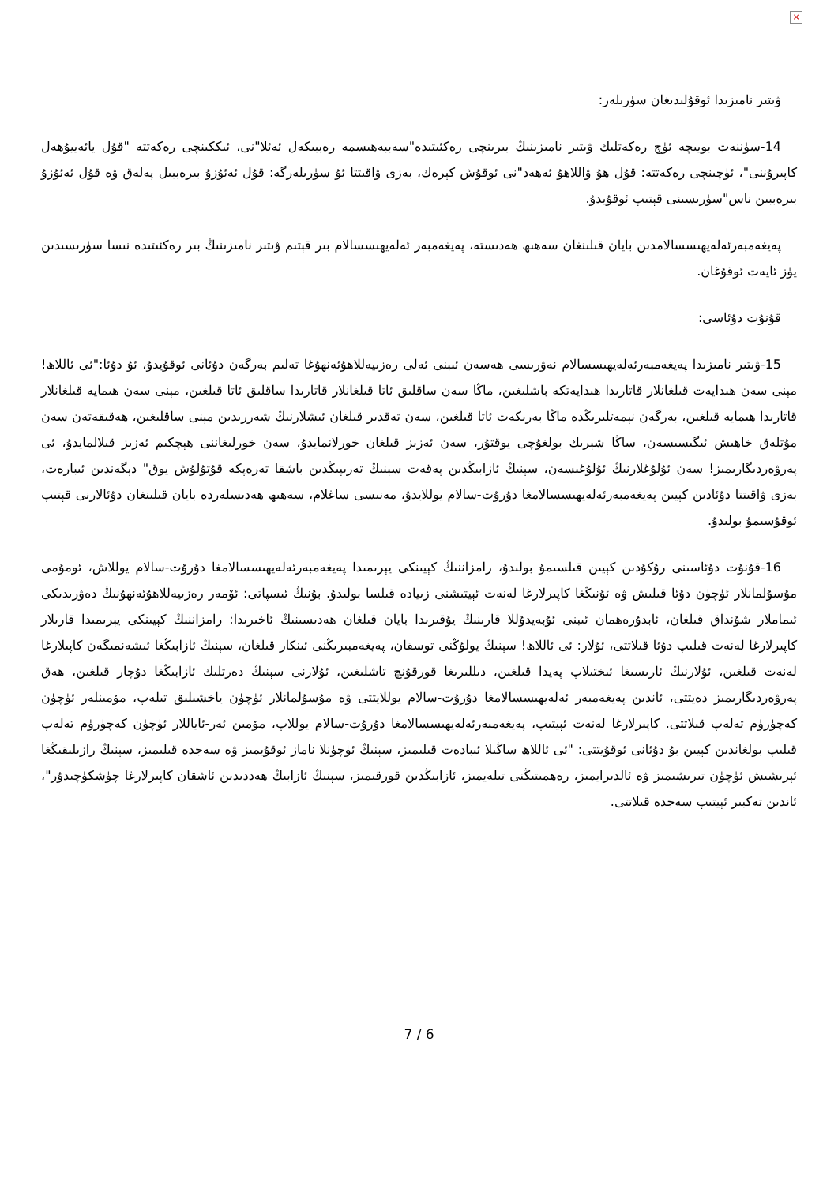×
ۋىتىر نامىزىدا ئوقۇلىدىغان سۈرىلەر:
14-سۈننەت بويىچە ئۈچ رەكەتلىك ۋىتىر نامىزىنىڭ بىرىنچى رەكئىتىدە"سەببەھىسمە رەببىكەل ئەئلا"نى، ئىككىنچى رەكەتتە "قۇل يائەييۇھەل كاپىرۇننى"، ئۈچىنچى رەكەتتە: قۇل ھۇ ۋاللاھۇ ئەھەد"نى ئوقۇش كېرەك، بەزى ۋاقىتتا ئۇ سۈرىلەرگە: قۇل ئەئۇزۇ بىرەببىل پەلەق ۋە قۇل ئەئۇزۇ بىرەببىن ناس"سۈرىسىنى قېتىپ ئوقۇيدۇ.
پەيغەمبەرئەلەيھىسسالامدىن بايان قىلىنغان سەھىھ ھەدىستە، پەيغەمبەر ئەلەيھىسسالام بىر قېتىم ۋىتىر نامىزىنىڭ بىر رەكئىتىدە نىسا سۈرىسىدىن يۈز ئايەت ئوقۇغان.
قۇنۇت دۇئاسى:
15-ۋىتىر نامىزىدا پەيغەمبەرئەلەيھىسسالام نەۋرىسى ھەسەن ئىبنى ئەلى رەزىيەللاھۇئەنھۇغا تەلىم بەرگەن دۇئانى ئوقۇيدۇ، ئۇ دۇئا:"ئى ئاللاھ! مېنى سەن ھىدايەت قىلغانلار قاتارىدا ھىدايەتكە باشلىغىن، ماڭا سەن ساقلىق ئاتا قىلغانلار قاتارىدا ساقلىق ئاتا قىلغىن، مېنى سەن ھىمايە قىلغانلار قاتارىدا ھىمايە قىلغىن، بەرگەن نېمەتلىرىڭدە ماڭا بەرىكەت ئاتا قىلغىن، سەن تەقدىر قىلغان ئىشلارنىڭ شەررىدىن مېنى ساقلىغىن، ھەقىقەتەن سەن مۇتلەق خاھىش ئىگىسىسەن، ساڭا شېرىك بولغۇچى يوقتۇر، سەن ئەزىز قىلغان خورلانمايدۇ، سەن خورلىغاننى ھېچكىم ئەزىز قىلالمايدۇ، ئى پەرۋەردىگارىمىز! سەن ئۇلۇغلارنىڭ ئۇلۇغىسەن، سېنىڭ ئازابىڭدىن پەقەت سېنىڭ تەرىپىڭدىن باشقا تەرەپكە قۇتۇلۇش يوق" دېگەندىن ئىبارەت، بەزى ۋاقىتتا دۇئادىن كېيىن پەيغەمبەرئەلەيھىسسالامغا دۇرۇت-سالام يوللايدۇ، مەنىسى ساغلام، سەھىھ ھەدىسلەردە بايان قىلىنغان دۇئالارنى قېتىپ ئوقۇسىمۇ بولىدۇ.
16-قۇنۇت دۇئاسىنى رۇكۇدىن كېيىن قىلسىمۇ بولىدۇ، رامزاننىڭ كېيىنكى يېرىمىدا پەيغەمبەرئەلەيھىسسالامغا دۇرۇت-سالام يوللاش، ئومۇمى مۇسۇلمانلار ئۈچۈن دۇئا قىلىش ۋە ئۇنىڭغا كاپىرلارغا لەنەت ئېيتىشنى زىيادە قىلسا بولىدۇ. بۇنىڭ ئىسپاتى: ئۆمەر رەزىيەللاھۇئەنھۇنىڭ دەۋرىدىكى ئىماملار شۇنداق قىلغان، ئابدۇرەھمان ئىبنى ئۇبەيدۇللا قارىنىڭ يۇقىرىدا بايان قىلغان ھەدىسىنىڭ ئاخىرىدا: رامزاننىڭ كېيىنكى يېرىمىدا قارىلار كاپىرلارغا لەنەت قىلىپ دۇئا قىلاتتى، ئۇلار: ئى ئاللاھ! سېنىڭ يولۇڭنى توسقان، پەيغەمبىرىڭنى ئىنكار قىلغان، سېنىڭ ئازابىڭغا ئىشەنمىگەن كاپىلارغا لەنەت قىلغىن، ئۇلارنىڭ ئارىسىغا ئىختىلاپ پەيدا قىلغىن، دىللىرىغا قورقۇنچ تاشلىغىن، ئۇلارنى سېنىڭ دەرتلىك ئازابىڭغا دۇچار قىلغىن، ھەق پەرۋەردىگارىمىز دەيتتى، ئاندىن پەيغەمبەر ئەلەيھىسسالامغا دۇرۇت-سالام يوللايتتى ۋە مۇسۇلمانلار ئۈچۈن ياخشىلىق تىلەپ، مۆمىنلەر ئۈچۈن كەچۈرۈم تەلەپ قىلاتتى. كاپىرلارغا لەنەت ئېيتىپ، پەيغەمبەرئەلەيھىسسالامغا دۇرۇت-سالام يوللاپ، مۆمىن ئەر-ئاياللار ئۈچۈن كەچۈرۈم تەلەپ قىلىپ بولغاندىن كېيىن بۇ دۇئانى ئوقۇيتتى: "ئى ئاللاھ ساڭىلا ئىبادەت قىلىمىز، سېنىڭ ئۈچۈنلا ناماز ئوقۇيمىز ۋە سەجدە قىلىمىز، سېنىڭ رازىلىقىڭغا ئېرىشىش ئۈچۈن تىرىشىمىز ۋە ئالدىرايمىز، رەھمىتىڭنى تىلەيمىز، ئازابىڭدىن قورقىمىز، سېنىڭ ئازابىڭ ھەددىدىن ئاشقان كاپىرلارغا چۈشكۈچىدۇر"، ئاندىن تەكبىر ئېيتىپ سەجدە قىلاتتى.
7 / 6